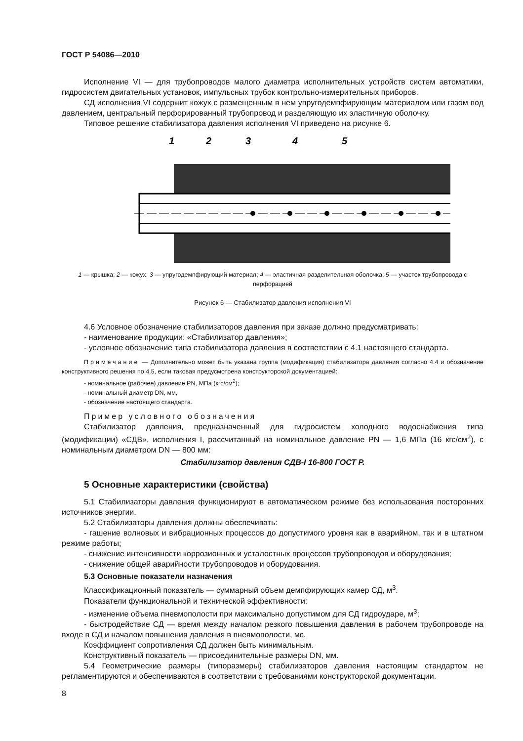ГОСТ Р 54086—2010
Исполнение VI — для трубопроводов малого диаметра исполнительных устройств систем автоматики, гидросистем двигательных установок, импульсных трубок контрольно-измерительных приборов.
СД исполнения VI содержит кожух с размещенным в нем упругодемпфирующим материалом или газом под давлением, центральный перфорированный трубопровод и разделяющую их эластичную оболочку.
Типовое решение стабилизатора давления исполнения VI приведено на рисунке 6.
1
2
3
4
5
1 — крышка; 2 — кожух; 3 — упругодемпфирующий материал; 4 — эластичная разделительная оболочка; 5 — участок трубопровода с перфорацией
Рисунок 6 — Стабилизатор давления исполнения VI
4.6 Условное обозначение стабилизаторов давления при заказе должно предусматривать:
- наименование продукции: «Стабилизатор давления»;
- условное обозначение типа стабилизатора давления в соответствии с 4.1 настоящего стандарта.
Примечание — Дополнительно может быть указана группа (модификация) стабилизатора давления согласно 4.4 и обозначение конструктивного решения по 4.5, если таковая предусмотрена конструкторской документацией:
- номинальное (рабочее) давление PN, МПа (кгс/см<sup>2</sup>);
- номинальный диаметр DN, мм,
- обозначение настоящего стандарта.
Пример условного обозначения
Стабилизатор давления, предназначенный для гидросистем холодного водоснабжения типа (модификации) «СДВ», исполнения I, рассчитанный на номинальное давление PN — 1,6 МПа (16 кгс/см<sup>2</sup>), с номинальным диаметром DN — 800 мм:
Стабилизатор давления СДВ-I 16-800 ГОСТ Р.
5 Основные характеристики (свойства)
5.1 Стабилизаторы давления функционируют в автоматическом режиме без использования посторонних источников энергии.
5.2 Стабилизаторы давления должны обеспечивать:
- гашение волновых и вибрационных процессов до допустимого уровня как в аварийном, так и в штатном режиме работы;
- снижение интенсивности коррозионных и усталостных процессов трубопроводов и оборудования;
- снижение общей аварийности трубопроводов и оборудования.
5.3 Основные показатели назначения
Классификационный показатель — суммарный объем демпфирующих камер СД, м<sup>3</sup>.
Показатели функциональной и технической эффективности:
- изменение объема пневмополости при максимально допустимом для СД гидроударе, м<sup>3</sup>;
- быстродействие СД — время между началом резкого повышения давления в рабочем трубопроводе на входе в СД и началом повышения давления в пневмополости, мс.
Коэффициент сопротивления СД должен быть минимальным.
Конструктивный показатель — присоединительные размеры DN, мм.
5.4 Геометрические размеры (типоразмеры) стабилизаторов давления настоящим стандартом не регламентируются и обеспечиваются в соответствии с требованиями конструкторской документации.
8